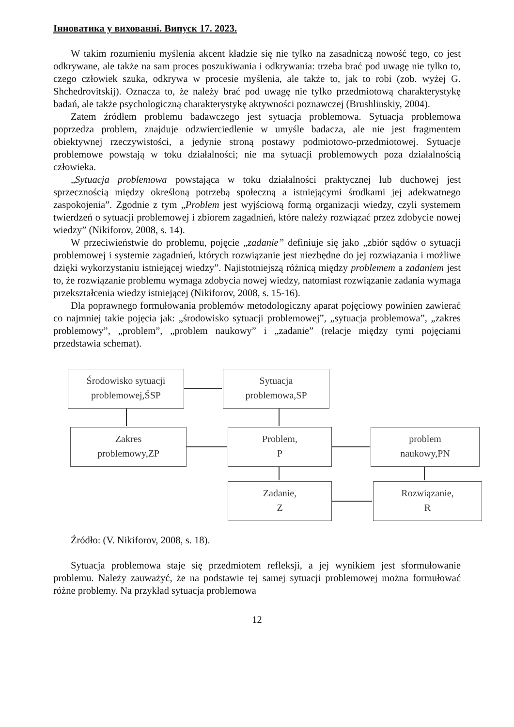Інноватика у вихованні. Випуск 17. 2023.
W takim rozumieniu myślenia akcent kładzie się nie tylko na zasadniczą nowość tego, co jest odkrywane, ale także na sam proces poszukiwania i odkrywania: trzeba brać pod uwagę nie tylko to, czego człowiek szuka, odkrywa w procesie myślenia, ale także to, jak to robi (zob. wyżej G. Shchedrovitskij). Oznacza to, że należy brać pod uwagę nie tylko przedmiotową charakterystykę badań, ale także psychologiczną charakterystykę aktywności poznawczej (Brushlinskiy, 2004).
Zatem źródłem problemu badawczego jest sytuacja problemowa. Sytuacja problemowa poprzedza problem, znajduje odzwierciedlenie w umyśle badacza, ale nie jest fragmentem obiektywnej rzeczywistości, a jedynie stroną postawy podmiotowo-przedmiotowej. Sytuacje problemowe powstają w toku działalności; nie ma sytuacji problemowych poza działalnością człowieka.
„Sytuacja problemowa powstająca w toku działalności praktycznej lub duchowej jest sprzecznością między określoną potrzebą społeczną a istniejącymi środkami jej adekwatnego zaspokojenia”. Zgodnie z tym „Problem jest wyjściową formą organizacji wiedzy, czyli systemem twierdzeń o sytuacji problemowej i zbiorem zagadnień, które należy rozwiązać przez zdobycie nowej wiedzy” (Nikiforov, 2008, s. 14).
W przeciwieństwie do problemu, pojęcie „zadanie” definiuje się jako „zbiór sądów o sytuacji problemowej i systemie zagadnień, których rozwiązanie jest niezbędne do jej rozwiązania i możliwe dzięki wykorzystaniu istniejącej wiedzy”. Najistotniejszą różnicą między problemem a zadaniem jest to, że rozwiązanie problemu wymaga zdobycia nowej wiedzy, natomiast rozwiązanie zadania wymaga przekształcenia wiedzy istniejącej (Nikiforov, 2008, s. 15-16).
Dla poprawnego formułowania problemów metodologiczny aparat pojęciowy powinien zawierać co najmniej takie pojęcia jak: „środowisko sytuacji problemowej”, „sytuacja problemowa”, „zakres problemowy”, „problem”, „problem naukowy” i „zadanie” (relacje między tymi pojęciami przedstawia schemat).
Środowisko sytuacji
problemowej,ŚSP
Sytuacja
problemowa,SP
Zakres
problemowy,ZP
Problem,
P
problem
naukowy,PN
Zadanie,
Z
Rozwiązanie,
R
Źródło: (V. Nikiforov, 2008, s. 18).
Sytuacja problemowa staje się przedmiotem refleksji, a jej wynikiem jest sformułowanie problemu. Należy zauważyć, że na podstawie tej samej sytuacji problemowej można formułować różne problemy. Na przykład sytuacja problemowa
12